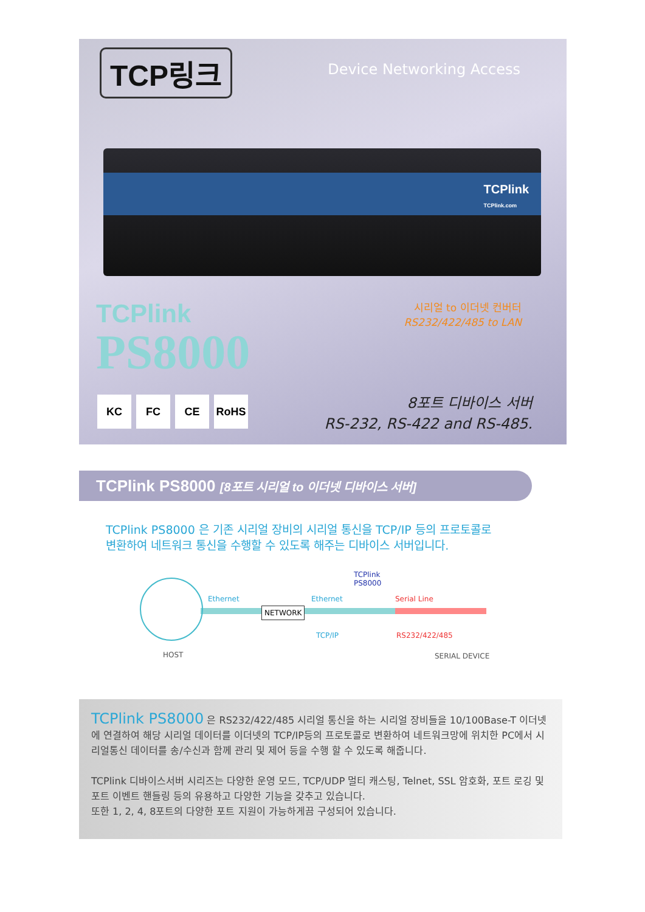TCP링크
Device Networking Access
TCPlink
TCPlink.com
TCPlink
PS8000
시리얼 to 이더넷 컨버터
RS232/422/485 to LAN
KC FC CE RoHS
8포트 디바이스 서버
RS-232, RS-422 and RS-485.
TCPlink PS8000 [8포트 시리얼 to 이더넷 디바이스 서버]
TCPlink PS8000 은 기존 시리얼 장비의 시리얼 통신을 TCP/IP 등의 프로토콜로
변환하여 네트워크 통신을 수행할 수 있도록 해주는 디바이스 서버입니다.
Ethernet
NETWORK
Ethernet
TCPlink
PS8000
Serial Line
TCP/IP RS232/422/485
HOST SERIAL DEVICE
TCPlink PS8000 은 RS232/422/485 시리얼 통신을 하는 시리얼 장비들을 10/100Base-T 이더넷에 연결하여 해당 시리얼 데이터를 이더넷의 TCP/IP등의 프로토콜로 변환하여 네트워크망에 위치한 PC에서 시리얼통신 데이터를 송/수신과 함께 관리 및 제어 등을 수행 할 수 있도록 해줍니다.
TCPlink 디바이스서버 시리즈는 다양한 운영 모드, TCP/UDP 멀티 캐스팅, Telnet, SSL 암호화, 포트 로깅 및 포트 이벤트 핸들링 등의 유용하고 다양한 기능을 갖추고 있습니다.
또한 1, 2, 4, 8포트의 다양한 포트 지원이 가능하게끔 구성되어 있습니다.